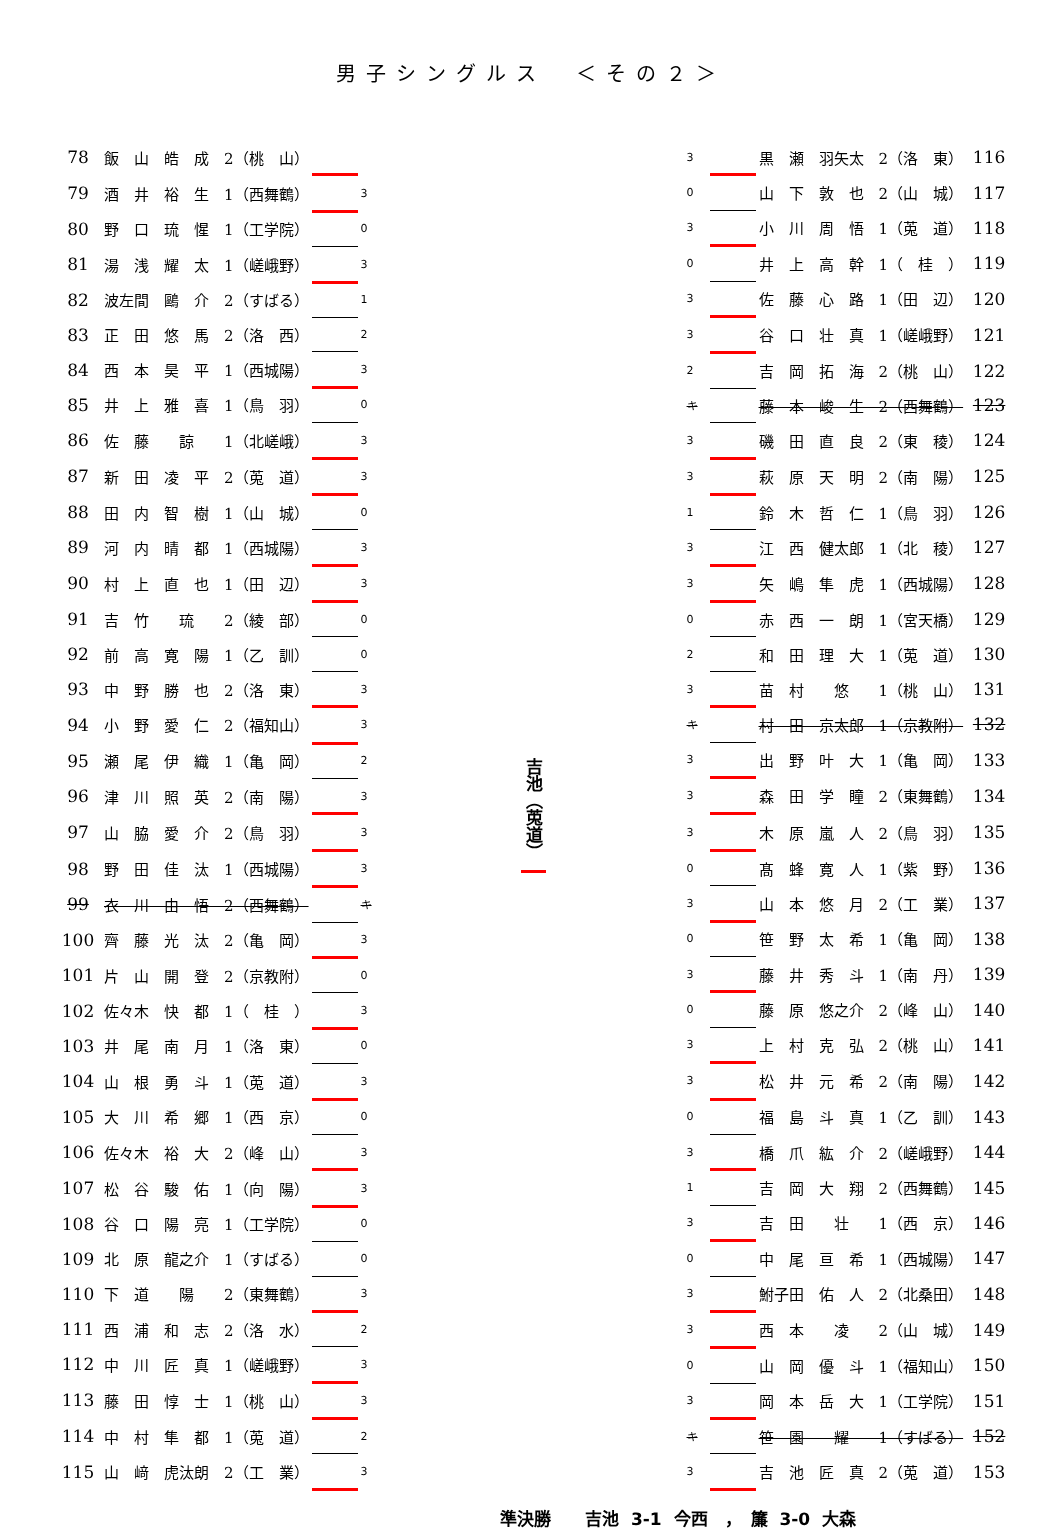男子シングルス　＜その２＞
| 78 | 飯 山 皓 成 2（桃 山） | | |
| 79 | 酒 井 裕 生 1（西舞鶴） | | 3 |
| 80 | 野 口 琉 惺 1（工学院） | | 0 |
| 81 | 湯 浅 耀 太 1（嵯峨野） | | 3 |
| 82 | 波左間 鷗 介 2（すばる） | | 1 |
| 83 | 正 田 悠 馬 2（洛 西） | | 2 |
| 84 | 西 本 昊 平 1（西城陽） | | 3 |
| 85 | 井 上 雅 喜 1（鳥 羽） | | 0 |
| 86 | 佐 藤 諒 1（北嵯峨） | | 3 |
| 87 | 新 田 凌 平 2（莵 道） | | 3 |
| 88 | 田 内 智 樹 1（山 城） | | 0 |
| 89 | 河 内 晴 都 1（西城陽） | | 3 |
| 90 | 村 上 直 也 1（田 辺） | | 3 |
| 91 | 吉 竹 琉 2（綾 部） | | 0 |
| 92 | 前 高 寛 陽 1（乙 訓） | | 0 |
| 93 | 中 野 勝 也 2（洛 東） | | 3 |
| 94 | 小 野 愛 仁 2（福知山） | | 3 |
| 95 | 瀬 尾 伊 織 1（亀 岡） | | 2 |
| 96 | 津 川 照 英 2（南 陽） | | 3 |
| 97 | 山 脇 愛 介 2（鳥 羽） | | 3 |
| 98 | 野 田 佳 汰 1（西城陽） | | 3 |
| 99 | 衣 川 由 悟 2（西舞鶴） | | キ |
| 100 | 齊 藤 光 汰 2（亀 岡） | | 3 |
| 101 | 片 山 開 登 2（京教附） | | 0 |
| 102 | 佐々木 快 都 1（ 桂 ） | | 3 |
| 103 | 井 尾 南 月 1（洛 東） | | 0 |
| 104 | 山 根 勇 斗 1（莵 道） | | 3 |
| 105 | 大 川 希 郷 1（西 京） | | 0 |
| 106 | 佐々木 裕 大 2（峰 山） | | 3 |
| 107 | 松 谷 駿 佑 1（向 陽） | | 3 |
| 108 | 谷 口 陽 亮 1（工学院） | | 0 |
| 109 | 北 原 龍之介 1（すばる） | | 0 |
| 110 | 下 道 陽 2（東舞鶴） | | 3 |
| 111 | 西 浦 和 志 2（洛 水） | | 2 |
| 112 | 中 川 匠 真 1（嵯峨野） | | 3 |
| 113 | 藤 田 惇 士 1（桃 山） | | 3 |
| 114 | 中 村 隼 都 1（莵 道） | | 2 |
| 115 | 山 﨑 虎汰朗 2（工 業） | | 3 |
吉池（莵道）
| 3 | | 黒 瀬 羽矢太 2（洛 東） | 116 |
| 0 | | 山 下 敦 也 2（山 城） | 117 |
| 3 | | 小 川 周 悟 1（莵 道） | 118 |
| 0 | | 井 上 高 幹 1（ 桂 ） | 119 |
| 3 | | 佐 藤 心 路 1（田 辺） | 120 |
| 3 | | 谷 口 壮 真 1（嵯峨野） | 121 |
| 2 | | 吉 岡 拓 海 2（桃 山） | 122 |
| キ | | 藤 本 峻 生 2（西舞鶴） | 123 |
| 3 | | 磯 田 直 良 2（東 稜） | 124 |
| 3 | | 萩 原 天 明 2（南 陽） | 125 |
| 1 | | 鈴 木 哲 仁 1（鳥 羽） | 126 |
| 3 | | 江 西 健太郎 1（北 稜） | 127 |
| 3 | | 矢 嶋 隼 虎 1（西城陽） | 128 |
| 0 | | 赤 西 一 朗 1（宮天橋） | 129 |
| 2 | | 和 田 理 大 1（莵 道） | 130 |
| 3 | | 苗 村 悠 1（桃 山） | 131 |
| キ | | 村 田 京太郎 1（京教附） | 132 |
| 3 | | 出 野 叶 大 1（亀 岡） | 133 |
| 3 | | 森 田 学 瞳 2（東舞鶴） | 134 |
| 3 | | 木 原 嵐 人 2（鳥 羽） | 135 |
| 0 | | 髙 蜂 寛 人 1（紫 野） | 136 |
| 3 | | 山 本 悠 月 2（工 業） | 137 |
| 0 | | 笹 野 太 希 1（亀 岡） | 138 |
| 3 | | 藤 井 秀 斗 1（南 丹） | 139 |
| 0 | | 藤 原 悠之介 2（峰 山） | 140 |
| 3 | | 上 村 克 弘 2（桃 山） | 141 |
| 3 | | 松 井 元 希 2（南 陽） | 142 |
| 0 | | 福 島 斗 真 1（乙 訓） | 143 |
| 3 | | 橋 爪 紘 介 2（嵯峨野） | 144 |
| 1 | | 吉 岡 大 翔 2（西舞鶴） | 145 |
| 3 | | 吉 田 壮 1（西 京） | 146 |
| 0 | | 中 尾 亘 希 1（西城陽） | 147 |
| 3 | | 鮒子田 佑 人 2（北桑田） | 148 |
| 3 | | 西 本 凌 2（山 城） | 149 |
| 0 | | 山 岡 優 斗 1（福知山） | 150 |
| 3 | | 岡 本 岳 大 1（工学院） | 151 |
| キ | | 笹 園 耀 1（すばる） | 152 |
| 3 | | 吉 池 匠 真 2（莵 道） | 153 |
準決勝　　吉池 3-1 今西　，　簾 3-0 大森